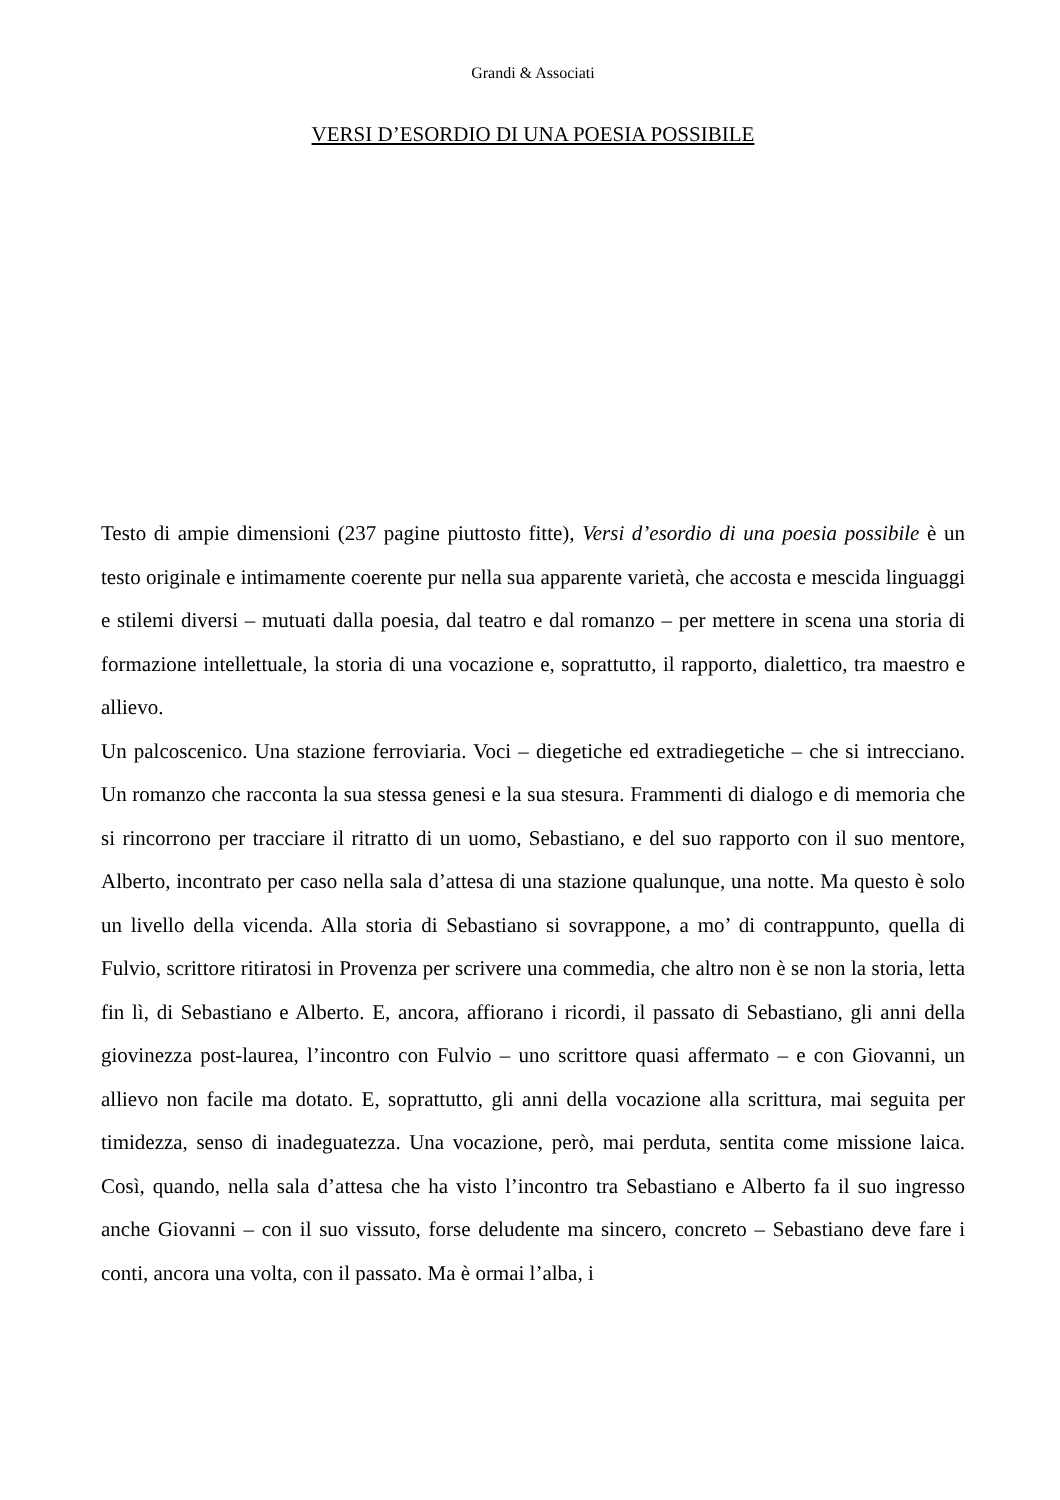Grandi & Associati
VERSI D’ESORDIO DI UNA POESIA POSSIBILE
Testo di ampie dimensioni (237 pagine piuttosto fitte), Versi d’esordio di una poesia possibile è un testo originale e intimamente coerente pur nella sua apparente varietà, che accosta e mescida linguaggi e stilemi diversi – mutuati dalla poesia, dal teatro e dal romanzo – per mettere in scena una storia di formazione intellettuale, la storia di una vocazione e, soprattutto, il rapporto, dialettico, tra maestro e allievo.
Un palcoscenico. Una stazione ferroviaria. Voci – diegetiche ed extradiegetiche – che si intrecciano. Un romanzo che racconta la sua stessa genesi e la sua stesura. Frammenti di dialogo e di memoria che si rincorrono per tracciare il ritratto di un uomo, Sebastiano, e del suo rapporto con il suo mentore, Alberto, incontrato per caso nella sala d’attesa di una stazione qualunque, una notte. Ma questo è solo un livello della vicenda. Alla storia di Sebastiano si sovrappone, a mo’ di contrappunto, quella di Fulvio, scrittore ritiratosi in Provenza per scrivere una commedia, che altro non è se non la storia, letta fin lì, di Sebastiano e Alberto. E, ancora, affiorano i ricordi, il passato di Sebastiano, gli anni della giovinezza post-laurea, l’incontro con Fulvio – uno scrittore quasi affermato – e con Giovanni, un allievo non facile ma dotato. E, soprattutto, gli anni della vocazione alla scrittura, mai seguita per timidezza, senso di inadeguatezza. Una vocazione, però, mai perduta, sentita come missione laica. Così, quando, nella sala d’attesa che ha visto l’incontro tra Sebastiano e Alberto fa il suo ingresso anche Giovanni – con il suo vissuto, forse deludente ma sincero, concreto – Sebastiano deve fare i conti, ancora una volta, con il passato. Ma è ormai l’alba, i